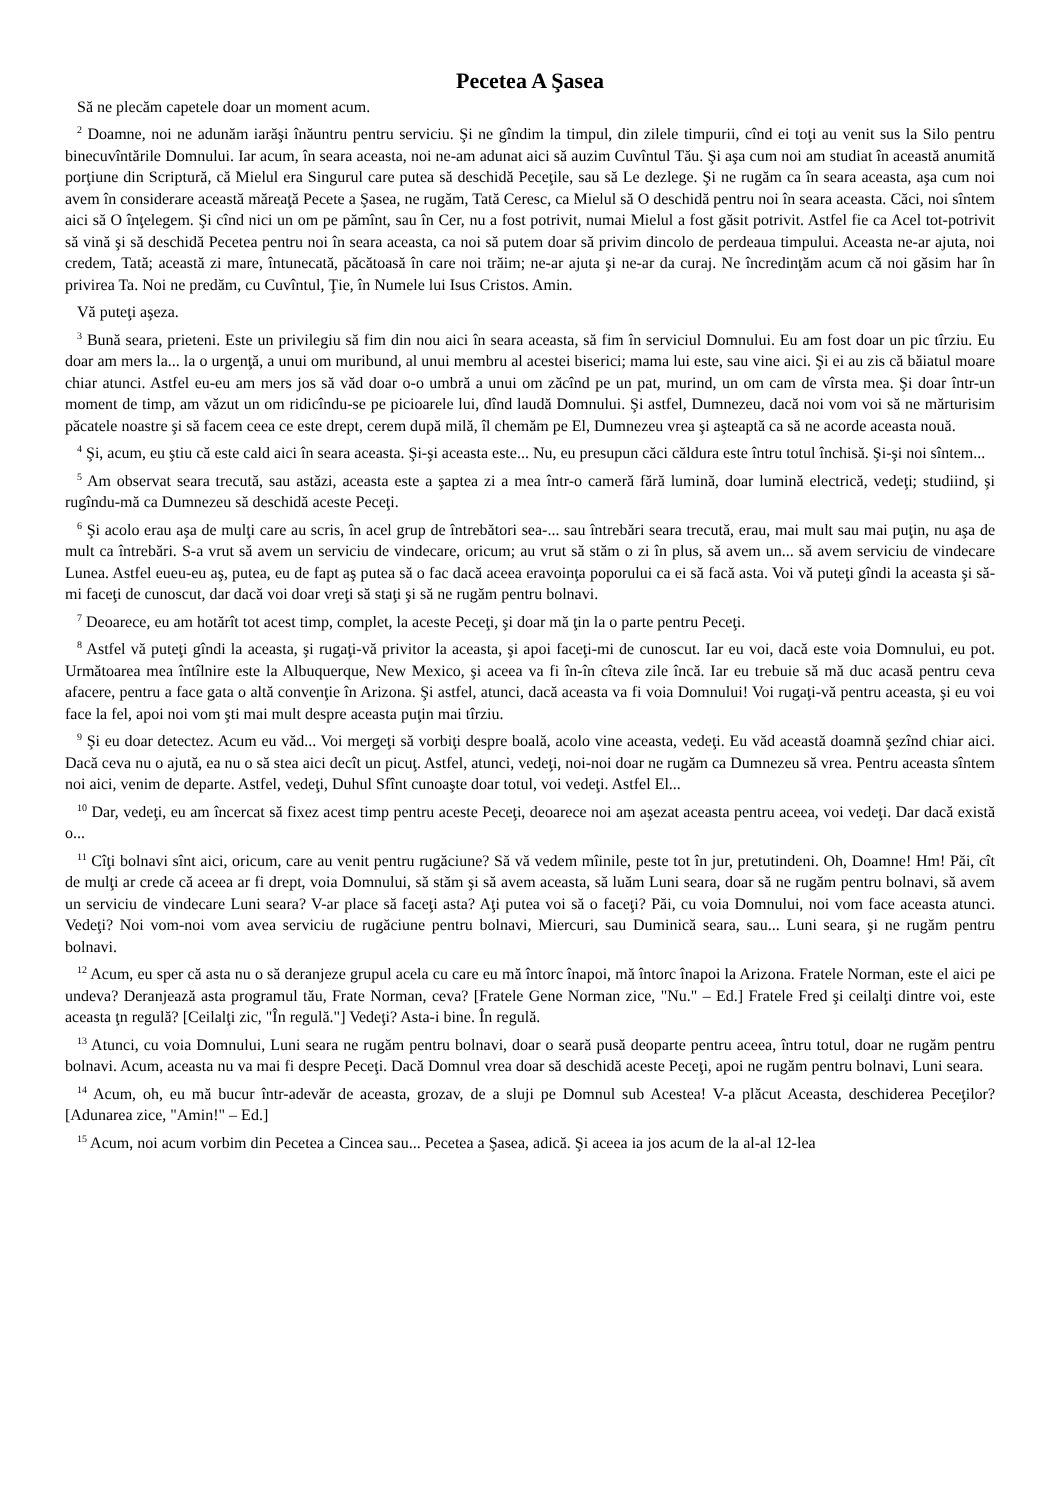Pecetea A Şasea
Să ne plecăm capetele doar un moment acum.
<sup>2</sup> Doamne, noi ne adunăm iarăşi înăuntru pentru serviciu. Şi ne gîndim la timpul, din zilele timpurii, cînd ei toţi au venit sus la Silo pentru binecuvîntările Domnului. Iar acum, în seara aceasta, noi ne-am adunat aici să auzim Cuvîntul Tău. Şi aşa cum noi am studiat în această anumită porţiune din Scriptură, că Mielul era Singurul care putea să deschidă Peceţile, sau să Le dezlege. Şi ne rugăm ca în seara aceasta, aşa cum noi avem în considerare această măreaţă Pecete a Şasea, ne rugăm, Tată Ceresc, ca Mielul să O deschidă pentru noi în seara aceasta. Căci, noi sîntem aici să O înţelegem. Şi cînd nici un om pe pămînt, sau în Cer, nu a fost potrivit, numai Mielul a fost găsit potrivit. Astfel fie ca Acel tot-potrivit să vină şi să deschidă Pecetea pentru noi în seara aceasta, ca noi să putem doar să privim dincolo de perdeaua timpului. Aceasta ne-ar ajuta, noi credem, Tată; această zi mare, întunecată, păcătoasă în care noi trăim; ne-ar ajuta şi ne-ar da curaj. Ne încredinţăm acum că noi găsim har în privirea Ta. Noi ne predăm, cu Cuvîntul, Ţie, în Numele lui Isus Cristos. Amin.
Vă puteţi aşeza.
<sup>3</sup> Bună seara, prieteni. Este un privilegiu să fim din nou aici în seara aceasta, să fim în serviciul Domnului. Eu am fost doar un pic tîrziu. Eu doar am mers la... la o urgenţă, a unui om muribund, al unui membru al acestei biserici; mama lui este, sau vine aici. Şi ei au zis că băiatul moare chiar atunci. Astfel eu-eu am mers jos să văd doar o-o umbră a unui om zăcînd pe un pat, murind, un om cam de vîrsta mea. Şi doar într-un moment de timp, am văzut un om ridicîndu-se pe picioarele lui, dînd laudă Domnului. Şi astfel, Dumnezeu, dacă noi vom voi să ne mărturisim păcatele noastre şi să facem ceea ce este drept, cerem după milă, îl chemăm pe El, Dumnezeu vrea şi aşteaptă ca să ne acorde aceasta nouă.
<sup>4</sup> Şi, acum, eu ştiu că este cald aici în seara aceasta. Şi-şi aceasta este... Nu, eu presupun căci căldura este întru totul închisă. Şi-şi noi sîntem...
<sup>5</sup> Am observat seara trecută, sau astăzi, aceasta este a şaptea zi a mea într-o cameră fără lumină, doar lumină electrică, vedeţi; studiind, şi rugîndu-mă ca Dumnezeu să deschidă aceste Peceţi.
<sup>6</sup> Şi acolo erau aşa de mulţi care au scris, în acel grup de întrebători sea-... sau întrebări seara trecută, erau, mai mult sau mai puţin, nu aşa de mult ca întrebări. S-a vrut să avem un serviciu de vindecare, oricum; au vrut să stăm o zi în plus, să avem un... să avem serviciu de vindecare Lunea. Astfel eueu-eu aş, putea, eu de fapt aş putea să o fac dacă aceea eravoinţa poporului ca ei să facă asta. Voi vă puteţi gîndi la aceasta şi să-mi faceţi de cunoscut, dar dacă voi doar vreţi să staţi şi să ne rugăm pentru bolnavi.
<sup>7</sup> Deoarece, eu am hotărît tot acest timp, complet, la aceste Peceţi, şi doar mă ţin la o parte pentru Peceţi.
<sup>8</sup> Astfel vă puteţi gîndi la aceasta, şi rugaţi-vă privitor la aceasta, şi apoi faceţi-mi de cunoscut. Iar eu voi, dacă este voia Domnului, eu pot. Următoarea mea întîlnire este la Albuquerque, New Mexico, şi aceea va fi în-în cîteva zile încă. Iar eu trebuie să mă duc acasă pentru ceva afacere, pentru a face gata o altă convenţie în Arizona. Şi astfel, atunci, dacă aceasta va fi voia Domnului! Voi rugaţi-vă pentru aceasta, şi eu voi face la fel, apoi noi vom şti mai mult despre aceasta puţin mai tîrziu.
<sup>9</sup> Şi eu doar detectez. Acum eu văd... Voi mergeţi să vorbiţi despre boală, acolo vine aceasta, vedeţi. Eu văd această doamnă şezînd chiar aici. Dacă ceva nu o ajută, ea nu o să stea aici decît un picuţ. Astfel, atunci, vedeţi, noi-noi doar ne rugăm ca Dumnezeu să vrea. Pentru aceasta sîntem noi aici, venim de departe. Astfel, vedeţi, Duhul Sfînt cunoaşte doar totul, voi vedeţi. Astfel El...
<sup>10</sup> Dar, vedeţi, eu am încercat să fixez acest timp pentru aceste Peceţi, deoarece noi am aşezat aceasta pentru aceea, voi vedeţi. Dar dacă există o...
<sup>11</sup> Cîţi bolnavi sînt aici, oricum, care au venit pentru rugăciune? Să vă vedem mîinile, peste tot în jur, pretutindeni. Oh, Doamne! Hm! Păi, cît de mulţi ar crede că aceea ar fi drept, voia Domnului, să stăm şi să avem aceasta, să luăm Luni seara, doar să ne rugăm pentru bolnavi, să avem un serviciu de vindecare Luni seara? V-ar place să faceţi asta? Aţi putea voi să o faceţi? Păi, cu voia Domnului, noi vom face aceasta atunci. Vedeţi? Noi vom-noi vom avea serviciu de rugăciune pentru bolnavi, Miercuri, sau Duminică seara, sau... Luni seara, şi ne rugăm pentru bolnavi.
<sup>12</sup> Acum, eu sper că asta nu o să deranjeze grupul acela cu care eu mă întorc înapoi, mă întorc înapoi la Arizona. Fratele Norman, este el aici pe undeva? Deranjează asta programul tău, Frate Norman, ceva? [Fratele Gene Norman zice, "Nu." – Ed.] Fratele Fred şi ceilalţi dintre voi, este aceasta ţn regulă? [Ceilalţi zic, "În regulă."] Vedeţi? Asta-i bine. În regulă.
<sup>13</sup> Atunci, cu voia Domnului, Luni seara ne rugăm pentru bolnavi, doar o seară pusă deoparte pentru aceea, întru totul, doar ne rugăm pentru bolnavi. Acum, aceasta nu va mai fi despre Peceţi. Dacă Domnul vrea doar să deschidă aceste Peceţi, apoi ne rugăm pentru bolnavi, Luni seara.
<sup>14</sup> Acum, oh, eu mă bucur într-adevăr de aceasta, grozav, de a sluji pe Domnul sub Acestea! V-a plăcut Aceasta, deschiderea Peceţilor? [Adunarea zice, "Amin!" – Ed.]
<sup>15</sup> Acum, noi acum vorbim din Pecetea a Cincea sau... Pecetea a Şasea, adică. Şi aceea ia jos acum de la al-al 12-lea